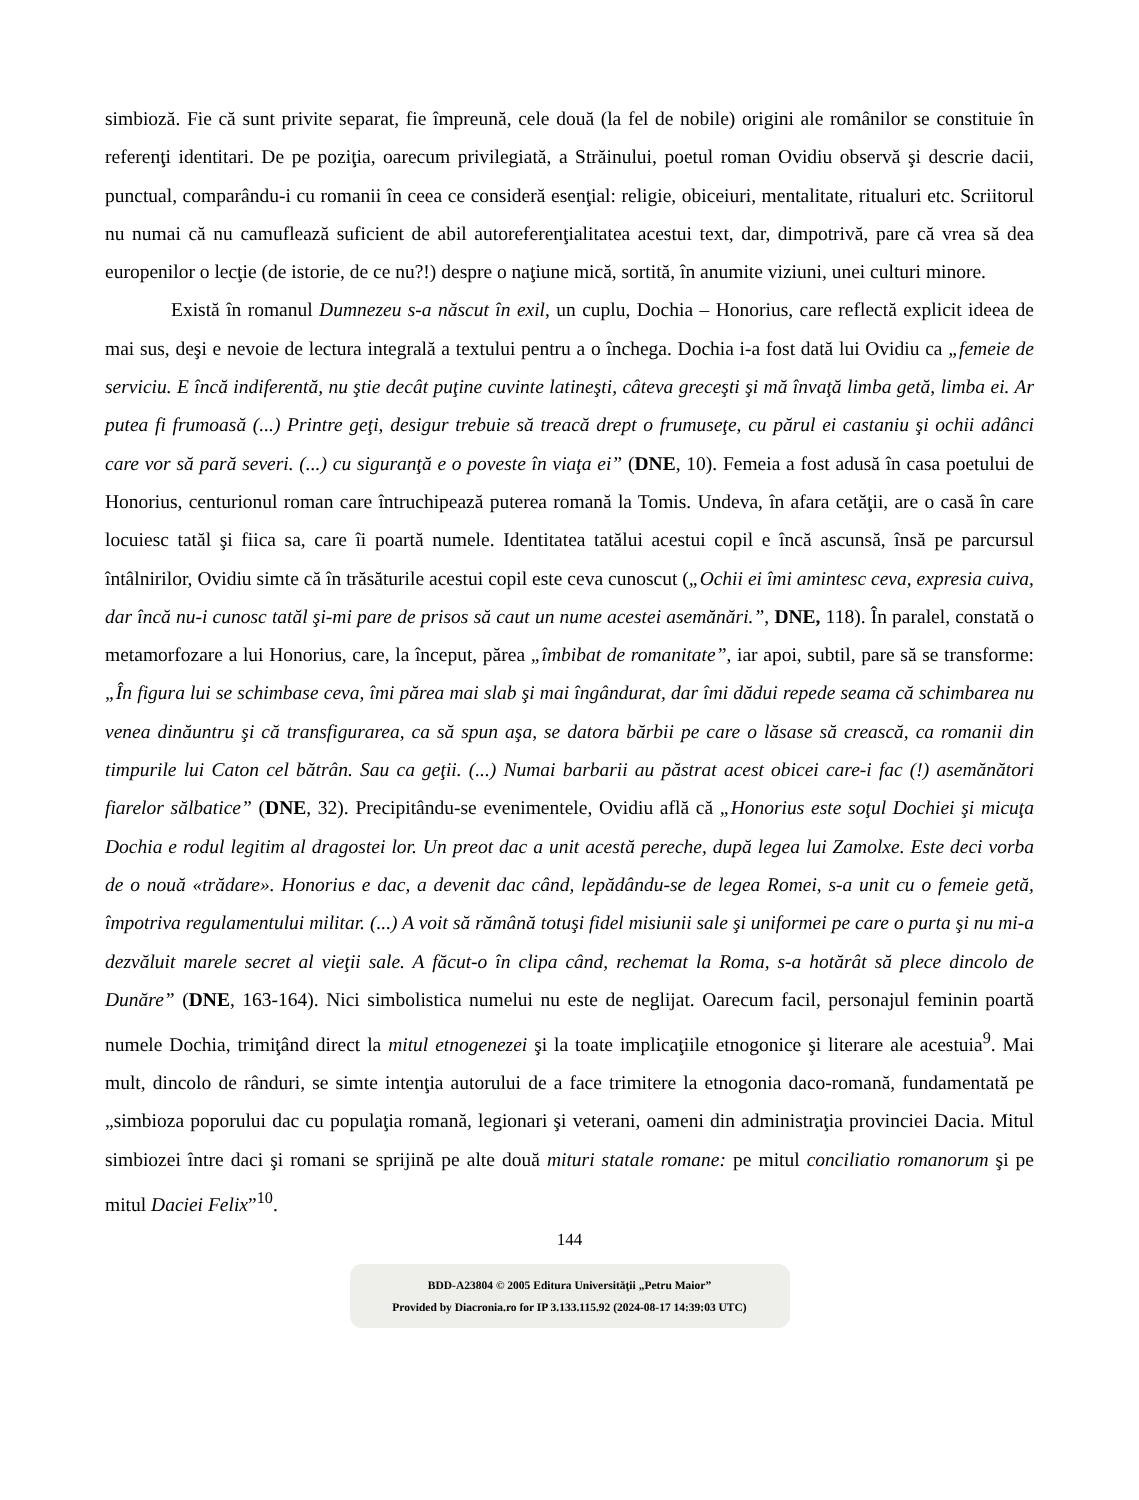simbioză. Fie că sunt privite separat, fie împreună, cele două (la fel de nobile) origini ale românilor se constituie în referenţi identitari. De pe poziţia, oarecum privilegiată, a Străinului, poetul roman Ovidiu observă şi descrie dacii, punctual, comparându-i cu romanii în ceea ce consideră esenţial: religie, obiceiuri, mentalitate, ritualuri etc. Scriitorul nu numai că nu camuflează suficient de abil autoreferenţialitatea acestui text, dar, dimpotrivă, pare că vrea să dea europenilor o lecţie (de istorie, de ce nu?!) despre o naţiune mică, sortită, în anumite viziuni, unei culturi minore.
Există în romanul Dumnezeu s-a născut în exil, un cuplu, Dochia – Honorius, care reflectă explicit ideea de mai sus, deşi e nevoie de lectura integrală a textului pentru a o închega. Dochia i-a fost dată lui Ovidiu ca „femeie de serviciu. E încă indiferentă, nu ştie decât puţine cuvinte latineşti, câteva greceşti şi mă învaţă limba getă, limba ei. Ar putea fi frumoasă (...) Printre geţi, desigur trebuie să treacă drept o frumuseţe, cu părul ei castaniu şi ochii adânci care vor să pară severi. (...) cu siguranţă e o poveste în viaţa ei” (DNE, 10). Femeia a fost adusă în casa poetului de Honorius, centurionul roman care întruchipează puterea romană la Tomis. Undeva, în afara cetăţii, are o casă în care locuiesc tatăl şi fiica sa, care îi poartă numele. Identitatea tatălui acestui copil e încă ascunsă, însă pe parcursul întâlnirilor, Ovidiu simte că în trăsăturile acestui copil este ceva cunoscut („Ochii ei îmi amintesc ceva, expresia cuiva, dar încă nu-i cunosc tatăl şi-mi pare de prisos să caut un nume acestei asemănări.”, DNE, 118). În paralel, constată o metamorfozare a lui Honorius, care, la început, părea „îmbibat de romanitate”, iar apoi, subtil, pare să se transforme: „În figura lui se schimbase ceva, îmi părea mai slab şi mai îngândurat, dar îmi dădui repede seama că schimbarea nu venea dinăuntru şi că transfigurarea, ca să spun aşa, se datora bărbii pe care o lăsase să crească, ca romanii din timpurile lui Caton cel bătrân. Sau ca geţii. (...) Numai barbarii au păstrat acest obicei care-i fac (!) asemănători fiarelor sălbatice” (DNE, 32). Precipitându-se evenimentele, Ovidiu află că „Honorius este soţul Dochiei şi micuţa Dochia e rodul legitim al dragostei lor. Un preot dac a unit acestă pereche, după legea lui Zamolxe. Este deci vorba de o nouă «trădare». Honorius e dac, a devenit dac când, lepădându-se de legea Romei, s-a unit cu o femeie getă, împotriva regulamentului militar. (...) A voit să rămână totuşi fidel misiunii sale şi uniformei pe care o purta şi nu mi-a dezvăluit marele secret al vieţii sale. A făcut-o în clipa când, rechemat la Roma, s-a hotărât să plece dincolo de Dunăre” (DNE, 163-164). Nici simbolistica numelui nu este de neglijat. Oarecum facil, personajul feminin poartă numele Dochia, trimiţând direct la mitul etnogenezei şi la toate implicaţiile etnogonice şi literare ale acestuia<sup>9</sup>. Mai mult, dincolo de rânduri, se simte intenţia autorului de a face trimitere la etnogonia daco-romană, fundamentată pe „simbioza poporului dac cu populaţia romană, legionari şi veterani, oameni din administraţia provinciei Dacia. Mitul simbiozei între daci şi romani se sprijină pe alte două mituri statale romane: pe mitul conciliatio romanorum şi pe mitul Daciei Felix”<sup>10</sup>.
144
BDD-A23804 © 2005 Editura Universităţii „Petru Maior”
Provided by Diacronia.ro for IP 3.133.115.92 (2024-08-17 14:39:03 UTC)